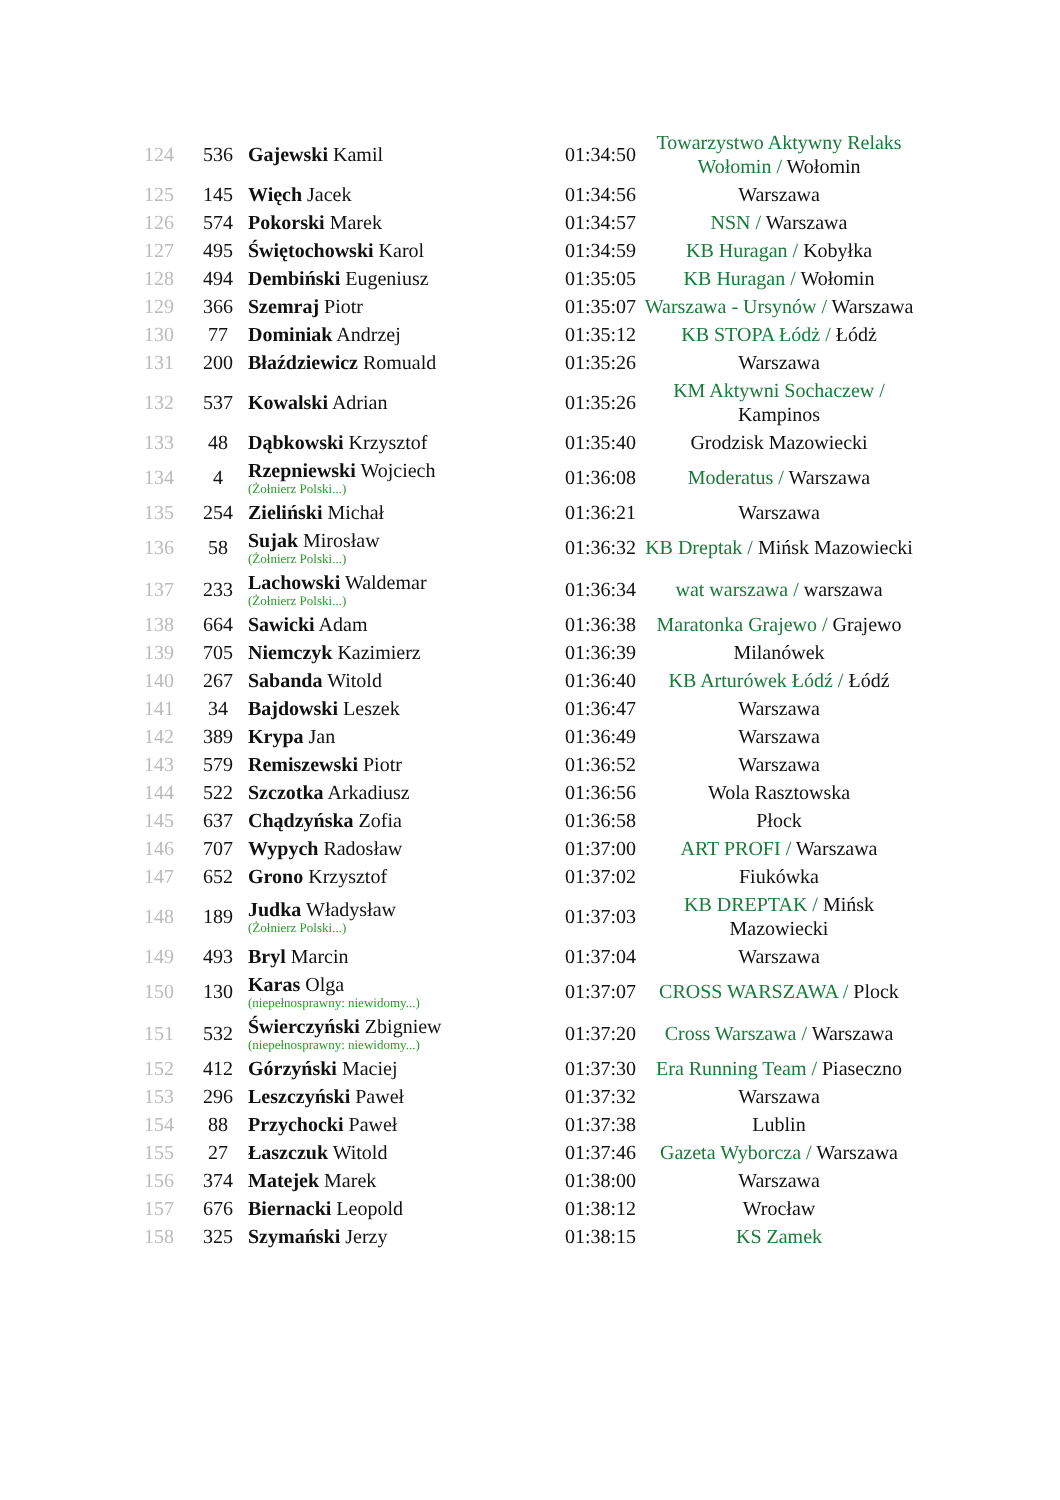| 124 | 536 | Gajewski Kamil | 01:34:50 | Towarzystwo Aktywny Relaks Wołomin / Wołomin |
| 125 | 145 | Więch Jacek | 01:34:56 | Warszawa |
| 126 | 574 | Pokorski Marek | 01:34:57 | NSN / Warszawa |
| 127 | 495 | Świętochowski Karol | 01:34:59 | KB Huragan / Kobyłka |
| 128 | 494 | Dembiński Eugeniusz | 01:35:05 | KB Huragan / Wołomin |
| 129 | 366 | Szemraj Piotr | 01:35:07 | Warszawa - Ursynów / Warszawa |
| 130 | 77 | Dominiak Andrzej | 01:35:12 | KB STOPA Łódż / Łódż |
| 131 | 200 | Błaździewicz Romuald | 01:35:26 | Warszawa |
| 132 | 537 | Kowalski Adrian | 01:35:26 | KM Aktywni Sochaczew / Kampinos |
| 133 | 48 | Dąbkowski Krzysztof | 01:35:40 | Grodzisk Mazowiecki |
| 134 | 4 | Rzepniewski Wojciech (Żołnierz Polski...) | 01:36:08 | Moderatus / Warszawa |
| 135 | 254 | Zieliński Michał | 01:36:21 | Warszawa |
| 136 | 58 | Sujak Mirosław (Żołnierz Polski...) | 01:36:32 | KB Dreptak / Mińsk Mazowiecki |
| 137 | 233 | Lachowski Waldemar (Żołnierz Polski...) | 01:36:34 | wat warszawa / warszawa |
| 138 | 664 | Sawicki Adam | 01:36:38 | Maratonka Grajewo / Grajewo |
| 139 | 705 | Niemczyk Kazimierz | 01:36:39 | Milanówek |
| 140 | 267 | Sabanda Witold | 01:36:40 | KB Arturówek Łódź / Łódź |
| 141 | 34 | Bajdowski Leszek | 01:36:47 | Warszawa |
| 142 | 389 | Krypa Jan | 01:36:49 | Warszawa |
| 143 | 579 | Remiszewski Piotr | 01:36:52 | Warszawa |
| 144 | 522 | Szczotka Arkadiusz | 01:36:56 | Wola Rasztowska |
| 145 | 637 | Chądzyńska Zofia | 01:36:58 | Płock |
| 146 | 707 | Wypych Radosław | 01:37:00 | ART PROFI / Warszawa |
| 147 | 652 | Grono Krzysztof | 01:37:02 | Fiukówka |
| 148 | 189 | Judka Władysław (Żołnierz Polski...) | 01:37:03 | KB DREPTAK / Mińsk Mazowiecki |
| 149 | 493 | Bryl Marcin | 01:37:04 | Warszawa |
| 150 | 130 | Karas Olga (niepełnosprawny: niewidomy...) | 01:37:07 | CROSS WARSZAWA / Plock |
| 151 | 532 | Świerczyński Zbigniew (niepełnosprawny: niewidomy...) | 01:37:20 | Cross Warszawa / Warszawa |
| 152 | 412 | Górzyński Maciej | 01:37:30 | Era Running Team / Piaseczno |
| 153 | 296 | Leszczyński Paweł | 01:37:32 | Warszawa |
| 154 | 88 | Przychocki Paweł | 01:37:38 | Lublin |
| 155 | 27 | Łaszczuk Witold | 01:37:46 | Gazeta Wyborcza / Warszawa |
| 156 | 374 | Matejek Marek | 01:38:00 | Warszawa |
| 157 | 676 | Biernacki Leopold | 01:38:12 | Wrocław |
| 158 | 325 | Szymański Jerzy | 01:38:15 | KS Zamek |